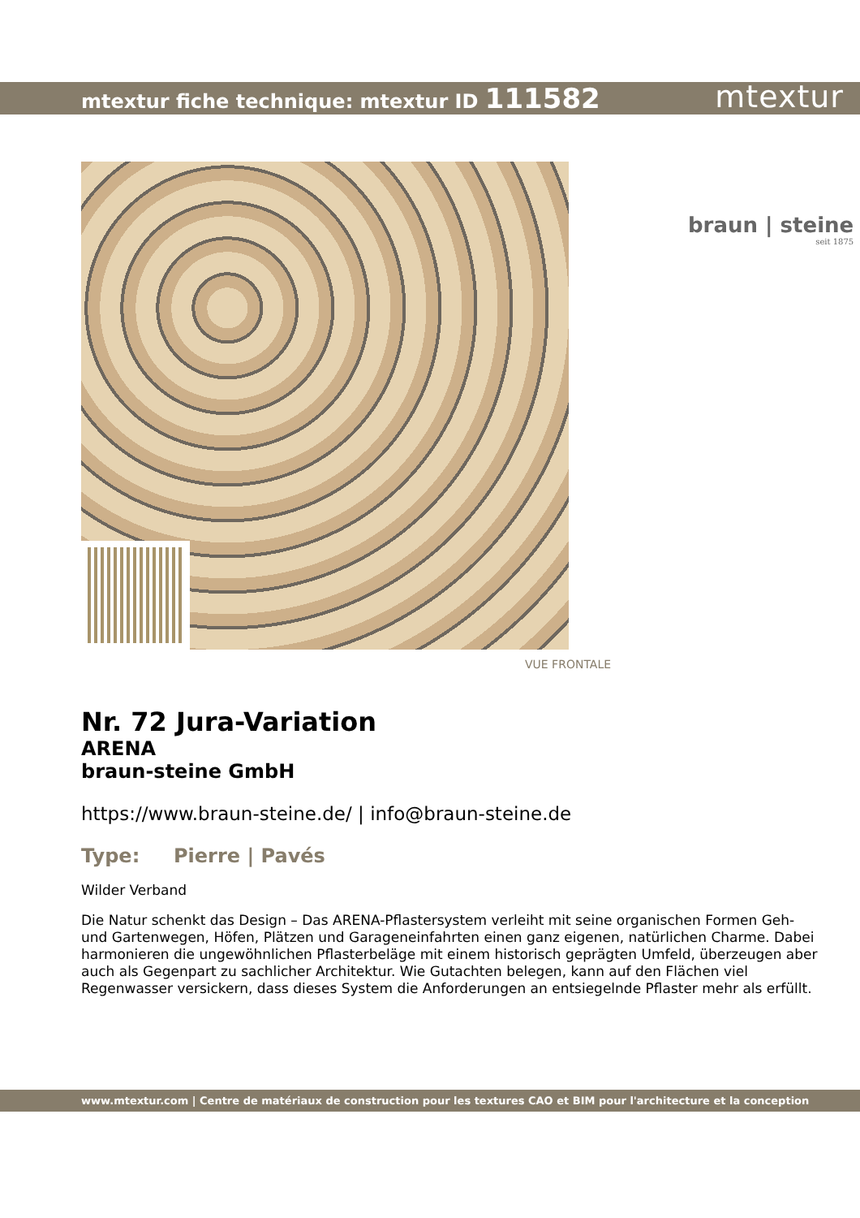mtextur fiche technique: mtextur ID 111582 mtextur
braun | steine
seit 1875
VUE FRONTALE
Nr. 72 Jura-Variation
ARENA
braun-steine GmbH
https://www.braun-steine.de/ | info@braun-steine.de
Type: Pierre | Pavés
Wilder Verband
Die Natur schenkt das Design – Das ARENA-Pflastersystem verleiht mit seine organischen Formen Geh- und Gartenwegen, Höfen, Plätzen und Garageneinfahrten einen ganz eigenen, natürlichen Charme. Dabei harmonieren die ungewöhnlichen Pflasterbeläge mit einem historisch geprägten Umfeld, überzeugen aber auch als Gegenpart zu sachlicher Architektur. Wie Gutachten belegen, kann auf den Flächen viel Regenwasser versickern, dass dieses System die Anforderungen an entsiegelnde Pflaster mehr als erfüllt.
www.mtextur.com | Centre de matériaux de construction pour les textures CAO et BIM pour l'architecture et la conception